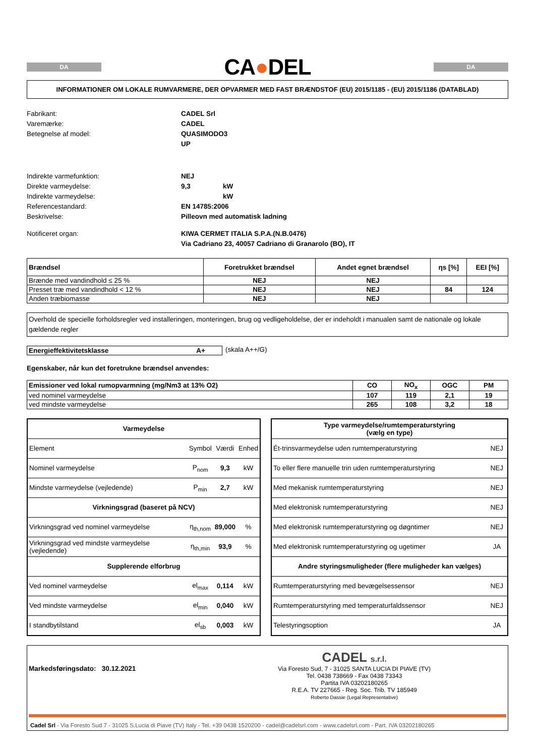DA
CA●DEL
DA
INFORMATIONER OM LOKALE RUMVARMERE, DER OPVARMER MED FAST BRÆNDSTOF (EU) 2015/1185 - (EU) 2015/1186 (DATABLAD)
Fabrikant:
CADEL Srl
Varemærke:
CADEL
Betegnelse af model:
QUASIMODO3 UP
Indirekte varmefunktion:
NEJ
Direkte varmeydelse:
9,3
kW
Indirekte varmeydelse:
kW
Referencestandard:
EN 14785:2006
Beskrivelse:
Pilleovn med automatisk ladning
Notificeret organ:
KIWA CERMET ITALIA S.P.A.(N.B.0476)
Via Cadriano 23, 40057 Cadriano di Granarolo (BO), IT
| Brændsel | Foretrukket brændsel | Andet egnet brændsel | ηs [%] | EEI [%] |
| --- | --- | --- | --- | --- |
| Brænde med vandindhold ≤ 25 % | NEJ | NEJ | | |
| Presset træ med vandindhold < 12 % | NEJ | NEJ | 84 | 124 |
| Anden træbiomasse | NEJ | NEJ | | |
Overhold de specielle forholdsregler ved installeringen, monteringen, brug og vedligeholdelse, der er indeholdt i manualen samt de nationale og lokale gældende regler
Energieffektivitetsklasse A+ (skala A++/G)
Egenskaber, når kun det foretrukne brændsel anvendes:
| Emissioner ved lokal rumopvarmning (mg/Nm3 at 13% O2) | CO | NO<sub>x</sub> | OGC | PM |
| --- | --- | --- | --- | --- |
| ved nominel varmeydelse | 107 | 119 | 2,1 | 19 |
| ved mindste varmeydelse | 265 | 108 | 3,2 | 18 |
| Varmeydelse | | | |
| Element | Symbol | Værdi | Enhed |
| Nominel varmeydelse | P<sub>nom</sub> | 9,3 | kW |
| Mindste varmeydelse (vejledende) | P<sub>min</sub> | 2,7 | kW |
| Virkningsgrad (baseret på NCV) | | | |
| Virkningsgrad ved nominel varmeydelse | η<sub>th,nom</sub> | 89,000 | % |
| Virkningsgrad ved mindste varmeydelse (vejledende) | η<sub>th,min</sub> | 93,9 | % |
| Supplerende elforbrug | | | |
| Ved nominel varmeydelse | el<sub>max</sub> | 0,114 | kW |
| Ved mindste varmeydelse | el<sub>min</sub> | 0,040 | kW |
| I standbytilstand | el<sub>sb</sub> | 0,003 | kW |
| Type varmeydelse/rumtemperaturstyring (vælg en type) | |
| Ét-trinsvarmeydelse uden rumtemperaturstyring | NEJ |
| To eller flere manuelle trin uden rumtemperaturstyring | NEJ |
| Med mekanisk rumtemperaturstyring | NEJ |
| Med elektronisk rumtemperaturstyring | NEJ |
| Med elektronisk rumtemperaturstyring og døgntimer | NEJ |
| Med elektronisk rumtemperaturstyring og ugetimer | JA |
| Andre styringsmuligheder (flere muligheder kan vælges) | |
| Rumtemperaturstyring med bevægelsessensor | NEJ |
| Rumtemperaturstyring med temperaturfaldssensor | NEJ |
| Telestyringsoption | JA |
Markedsføringsdato: 30.12.2021
CADEL s.r.l.
Via Foresto Sud, 7 - 31025 SANTA LUCIA DI PIAVE (TV)
Tel. 0438 738669 - Fax 0438 73343
Partita IVA 03202180265
R.E.A. TV 227665 - Reg. Soc. Trib. TV 185949
Roberto Dassie (Legal Representative)
Cadel Srl - Via Foresto Sud 7 - 31025 S.Lucia di Piave (TV) Italy - Tel. +39 0438 1520200 - cadel@cadelsrl.com - www.cadelsrl.com - Part. IVA 03202180265